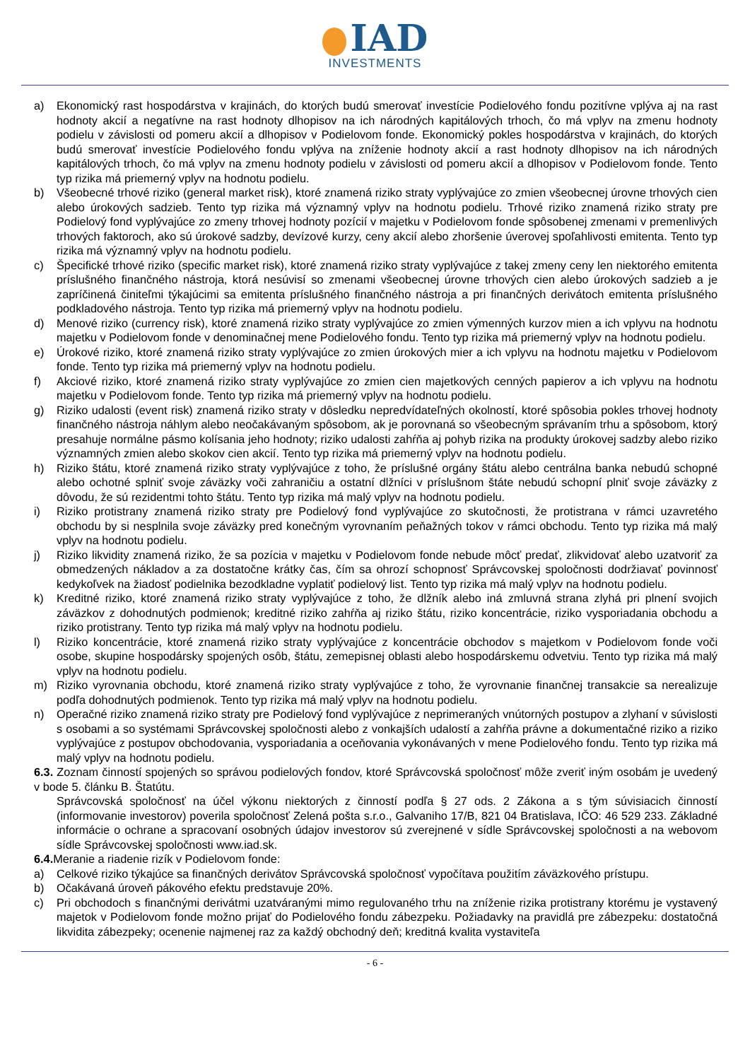IAD
INVESTMENTS
a) Ekonomický rast hospodárstva v krajinách, do ktorých budú smerovať investície Podielového fondu pozitívne vplýva aj na rast hodnoty akcií a negatívne na rast hodnoty dlhopisov na ich národných kapitálových trhoch, čo má vplyv na zmenu hodnoty podielu v závislosti od pomeru akcií a dlhopisov v Podielovom fonde. Ekonomický pokles hospodárstva v krajinách, do ktorých budú smerovať investície Podielového fondu vplýva na zníženie hodnoty akcií a rast hodnoty dlhopisov na ich národných kapitálových trhoch, čo má vplyv na zmenu hodnoty podielu v závislosti od pomeru akcií a dlhopisov v Podielovom fonde. Tento typ rizika má priemerný vplyv na hodnotu podielu.
b) Všeobecné trhové riziko (general market risk), ktoré znamená riziko straty vyplývajúce zo zmien všeobecnej úrovne trhových cien alebo úrokových sadzieb. Tento typ rizika má významný vplyv na hodnotu podielu. Trhové riziko znamená riziko straty pre Podielový fond vyplývajúce zo zmeny trhovej hodnoty pozícií v majetku v Podielovom fonde spôsobenej zmenami v premenlivých trhových faktoroch, ako sú úrokové sadzby, devízové kurzy, ceny akcií alebo zhoršenie úverovej spoľahlivosti emitenta. Tento typ rizika má významný vplyv na hodnotu podielu.
c) Špecifické trhové riziko (specific market risk), ktoré znamená riziko straty vyplývajúce z takej zmeny ceny len niektorého emitenta príslušného finančného nástroja, ktorá nesúvisí so zmenami všeobecnej úrovne trhových cien alebo úrokových sadzieb a je zapríčinená činiteľmi týkajúcimi sa emitenta príslušného finančného nástroja a pri finančných derivátoch emitenta príslušného podkladového nástroja. Tento typ rizika má priemerný vplyv na hodnotu podielu.
d) Menové riziko (currency risk), ktoré znamená riziko straty vyplývajúce zo zmien výmenných kurzov mien a ich vplyvu na hodnotu majetku v Podielovom fonde v denominačnej mene Podielového fondu. Tento typ rizika má priemerný vplyv na hodnotu podielu.
e) Úrokové riziko, ktoré znamená riziko straty vyplývajúce zo zmien úrokových mier a ich vplyvu na hodnotu majetku v Podielovom fonde. Tento typ rizika má priemerný vplyv na hodnotu podielu.
f) Akciové riziko, ktoré znamená riziko straty vyplývajúce zo zmien cien majetkových cenných papierov a ich vplyvu na hodnotu majetku v Podielovom fonde. Tento typ rizika má priemerný vplyv na hodnotu podielu.
g) Riziko udalosti (event risk) znamená riziko straty v dôsledku nepredvídateľných okolností, ktoré spôsobia pokles trhovej hodnoty finančného nástroja náhlym alebo neočakávaným spôsobom, ak je porovnaná so všeobecným správaním trhu a spôsobom, ktorý presahuje normálne pásmo kolísania jeho hodnoty; riziko udalosti zahŕňa aj pohyb rizika na produkty úrokovej sadzby alebo riziko významných zmien alebo skokov cien akcií. Tento typ rizika má priemerný vplyv na hodnotu podielu.
h) Riziko štátu, ktoré znamená riziko straty vyplývajúce z toho, že príslušné orgány štátu alebo centrálna banka nebudú schopné alebo ochotné splniť svoje záväzky voči zahraničiu a ostatní dlžníci v príslušnom štáte nebudú schopní plniť svoje záväzky z dôvodu, že sú rezidentmi tohto štátu. Tento typ rizika má malý vplyv na hodnotu podielu.
i) Riziko protistrany znamená riziko straty pre Podielový fond vyplývajúce zo skutočnosti, že protistrana v rámci uzavretého obchodu by si nesplnila svoje záväzky pred konečným vyrovnaním peňažných tokov v rámci obchodu. Tento typ rizika má malý vplyv na hodnotu podielu.
j) Riziko likvidity znamená riziko, že sa pozícia v majetku v Podielovom fonde nebude môcť predať, zlikvidovať alebo uzatvoriť za obmedzených nákladov a za dostatočne krátky čas, čím sa ohrozí schopnosť Správcovskej spoločnosti dodržiavať povinnosť kedykoľvek na žiadosť podielnika bezodkladne vyplatiť podielový list. Tento typ rizika má malý vplyv na hodnotu podielu.
k) Kreditné riziko, ktoré znamená riziko straty vyplývajúce z toho, že dlžník alebo iná zmluvná strana zlyhá pri plnení svojich záväzkov z dohodnutých podmienok; kreditné riziko zahŕňa aj riziko štátu, riziko koncentrácie, riziko vysporiadania obchodu a riziko protistrany. Tento typ rizika má malý vplyv na hodnotu podielu.
l) Riziko koncentrácie, ktoré znamená riziko straty vyplývajúce z koncentrácie obchodov s majetkom v Podielovom fonde voči osobe, skupine hospodársky spojených osôb, štátu, zemepisnej oblasti alebo hospodárskemu odvetviu. Tento typ rizika má malý vplyv na hodnotu podielu.
m) Riziko vyrovnania obchodu, ktoré znamená riziko straty vyplývajúce z toho, že vyrovnanie finančnej transakcie sa nerealizuje podľa dohodnutých podmienok. Tento typ rizika má malý vplyv na hodnotu podielu.
n) Operačné riziko znamená riziko straty pre Podielový fond vyplývajúce z neprimeraných vnútorných postupov a zlyhaní v súvislosti s osobami a so systémami Správcovskej spoločnosti alebo z vonkajších udalostí a zahŕňa právne a dokumentačné riziko a riziko vyplývajúce z postupov obchodovania, vysporiadania a oceňovania vykonávaných v mene Podielového fondu. Tento typ rizika má malý vplyv na hodnotu podielu.
6.3. Zoznam činností spojených so správou podielových fondov, ktoré Správcovská spoločnosť môže zveriť iným osobám je uvedený v bode 5. článku B. Štatútu.
Správcovská spoločnosť na účel výkonu niektorých z činností podľa § 27 ods. 2 Zákona a s tým súvisiacich činností (informovanie investorov) poverila spoločnosť Zelená pošta s.r.o., Galvaniho 17/B, 821 04 Bratislava, IČO: 46 529 233. Základné informácie o ochrane a spracovaní osobných údajov investorov sú zverejnené v sídle Správcovskej spoločnosti a na webovom sídle Správcovskej spoločnosti www.iad.sk.
6.4. Meranie a riadenie rizík v Podielovom fonde:
a) Celkové riziko týkajúce sa finančných derivátov Správcovská spoločnosť vypočítava použitím záväzkového prístupu.
b) Očakávaná úroveň pákového efektu predstavuje 20%.
c) Pri obchodoch s finančnými derivátmi uzatváranými mimo regulovaného trhu na zníženie rizika protistrany ktorému je vystavený majetok v Podielovom fonde možno prijať do Podielového fondu zábezpeku. Požiadavky na pravidlá pre zábezpeku: dostatočná likvidita zábezpeky; ocenenie najmenej raz za každý obchodný deň; kreditná kvalita vystaviteľa
- 6 -